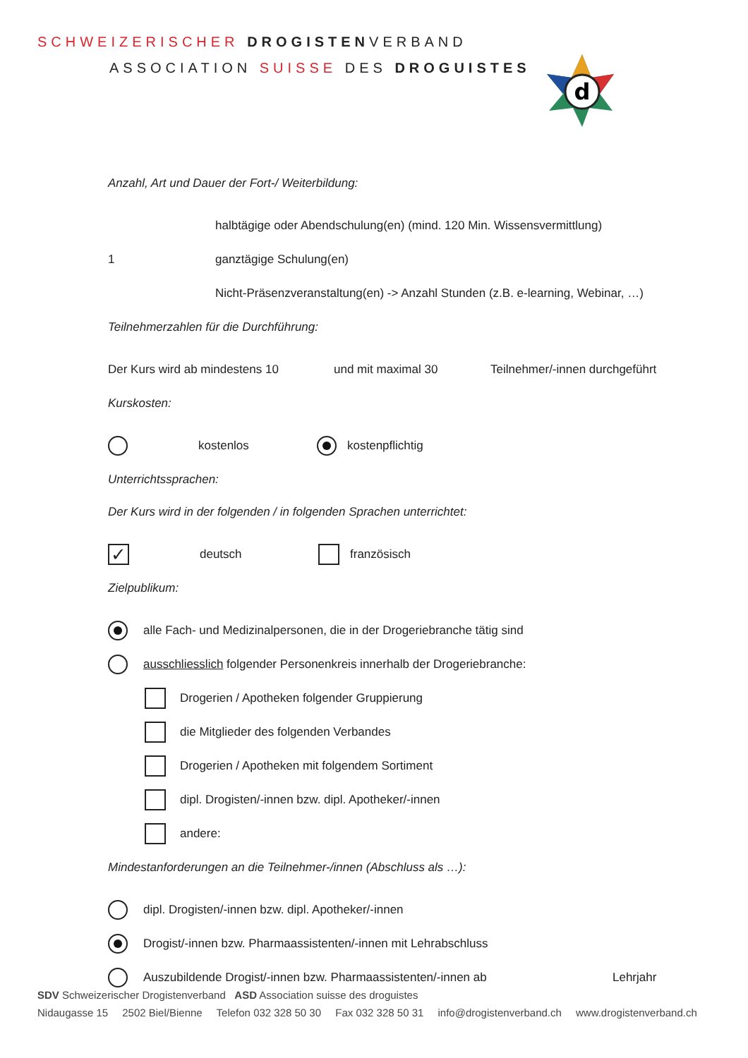SCHWEIZERISCHER DROGISTENVERBAND
ASSOCIATION SUISSE DES DROGUISTES
d
Anzahl, Art und Dauer der Fort-/ Weiterbildung:
halbtägige oder Abendschulung(en) (mind. 120 Min. Wissensvermittlung)
1 ganztägige Schulung(en)
Nicht-Präsenzveranstaltung(en) -> Anzahl Stunden (z.B. e-learning, Webinar, …)
Teilnehmerzahlen für die Durchführung:
Der Kurs wird ab mindestens 10 und mit maximal 30 Teilnehmer/-innen durchgeführt
Kurskosten:
kostenlos kostenpflichtig
Unterrichtssprachen:
Der Kurs wird in der folgenden / in folgenden Sprachen unterrichtet:
✓ deutsch französisch
Zielpublikum:
alle Fach- und Medizinalpersonen, die in der Drogeriebranche tätig sind
ausschliesslich folgender Personenkreis innerhalb der Drogeriebranche:
Drogerien / Apotheken folgender Gruppierung
die Mitglieder des folgenden Verbandes
Drogerien / Apotheken mit folgendem Sortiment
dipl. Drogisten/-innen bzw. dipl. Apotheker/-innen
andere:
Mindestanforderungen an die Teilnehmer-/innen (Abschluss als …):
dipl. Drogisten/-innen bzw. dipl. Apotheker/-innen
Drogist/-innen bzw. Pharmaassistenten/-innen mit Lehrabschluss
Auszubildende Drogist/-innen bzw. Pharmaassistenten/-innen ab Lehrjahr
SDV Schweizerischer Drogistenverband ASD Association suisse des droguistes
Nidaugasse 15 2502 Biel/Bienne Telefon 032 328 50 30 Fax 032 328 50 31 info@drogistenverband.ch www.drogistenverband.ch